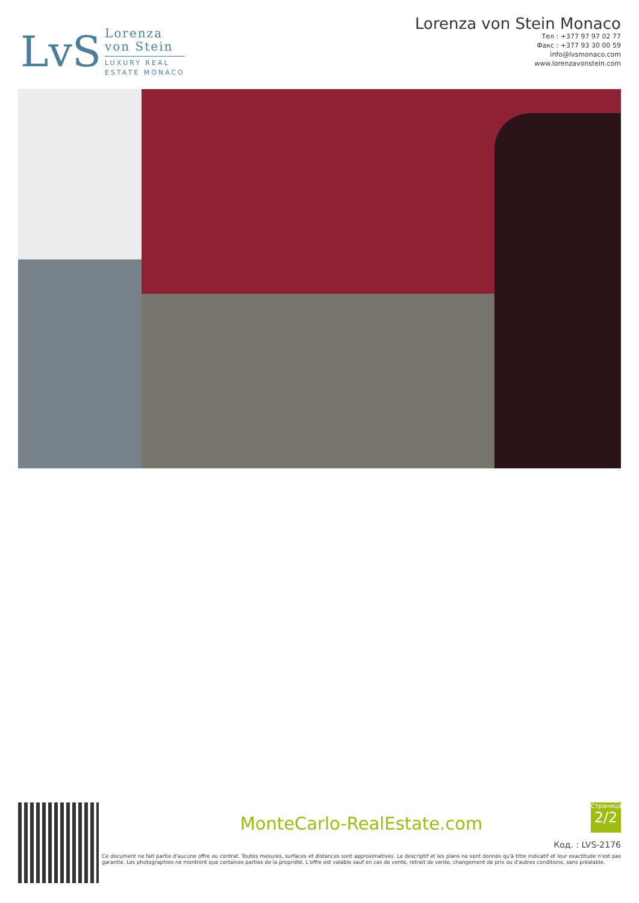LvS
Lorenza
von Stein
LUXURY REAL
ESTATE MONACO
Lorenza von Stein Monaco
Тел : +377 97 97 02 77
Факс : +377 93 30 00 59
info@lvsmonaco.com
www.lorenzavonstein.com
MonteCarlo-RealEstate.com
Код. : LVS-2176
Ce document ne fait partie d'aucune offre ou contrat. Toutes mesures, surfaces et distances sont approximatives. Le descriptif et les plans ne sont donnés qu'à titre indicatif et leur exactitude n'est pas garantie. Les photographies ne montrent que certaines parties de la propriété. L'offre est valable sauf en cas de vente, retrait de vente, changement de prix ou d'autres conditions, sans préalable.
Страница
2/2